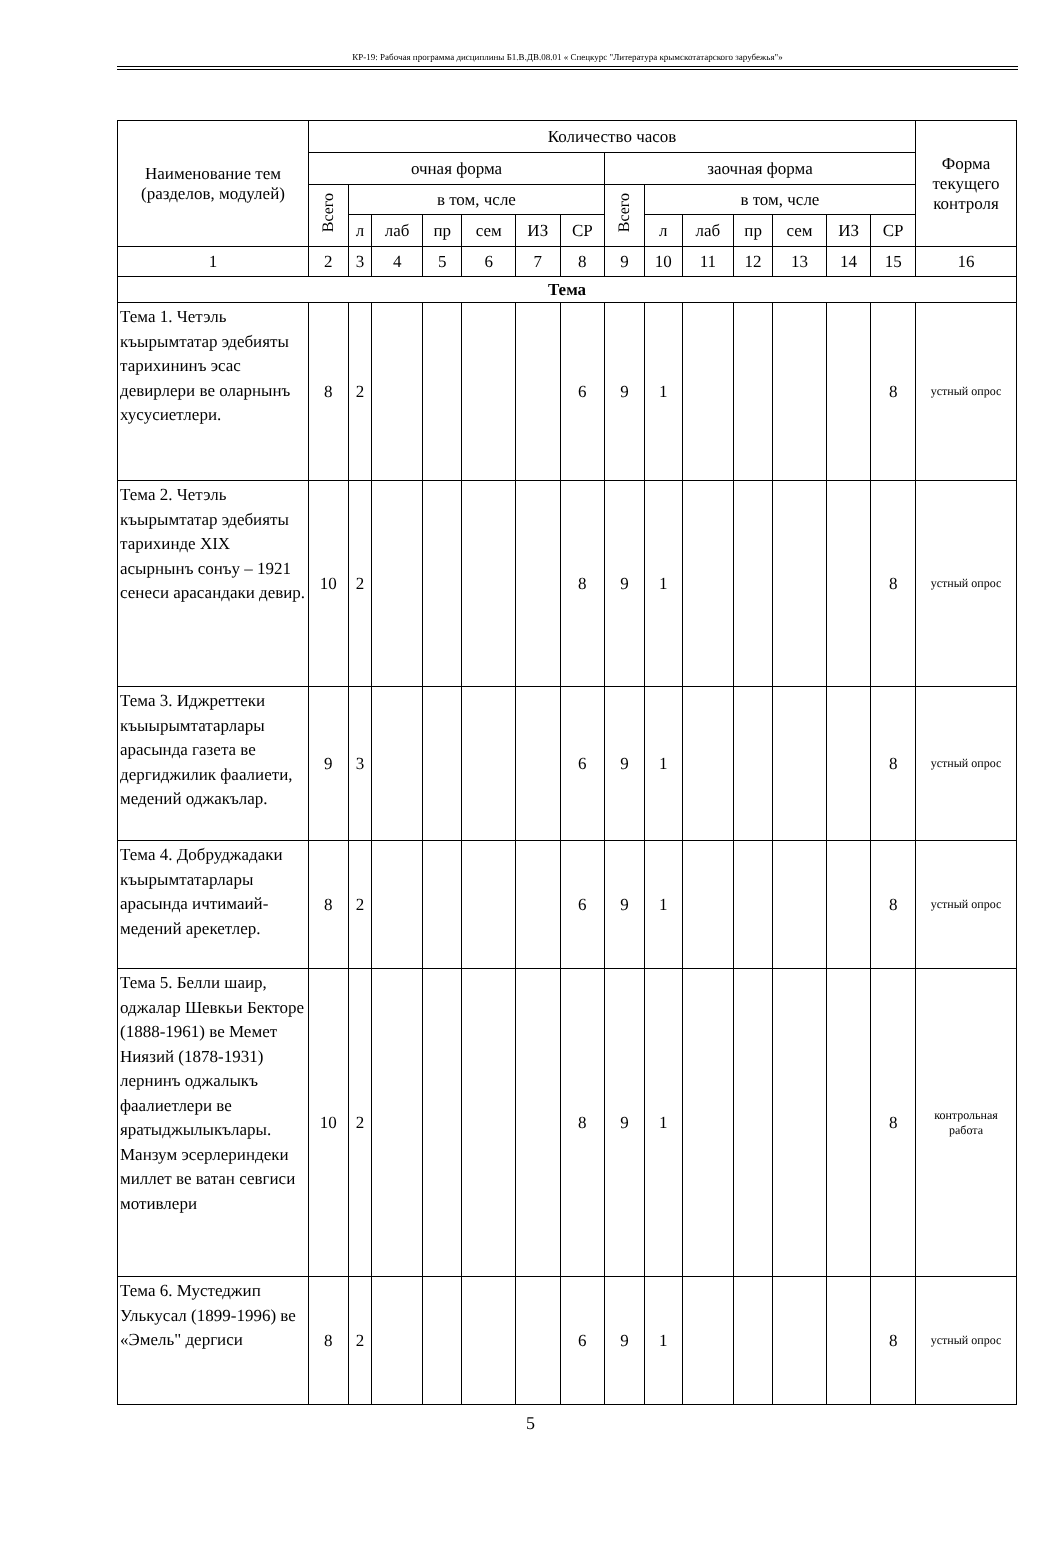КР-19: Рабочая программа дисциплины Б1.В.ДВ.08.01 « Спецкурс "Литература крымскотатарского зарубежья"»
| Наименование тем (разделов, модулей) | Количество часов | | | | | | | | | | | | | | Форма текущего контроля |
| --- | --- | --- | --- | --- | --- | --- | --- | --- | --- | --- | --- | --- | --- | --- | --- |
| | очная форма | | | | | | | заочная форма | | | | | | | |
| | Всего | в том, чсле | | | | | | Всего | в том, чсле | | | | | | |
| | | л | лаб | пр | сем | ИЗ | СР | | л | лаб | пр | сем | ИЗ | СР | |
| 1 | 2 | 3 | 4 | 5 | 6 | 7 | 8 | 9 | 10 | 11 | 12 | 13 | 14 | 15 | 16 |
| Тема | | | | | | | | | | | | | | | |
| Тема 1. Четэль къырымтатар эдебияты тарихининъ эсас девирлери ве оларнынъ хусусиетлери. | 8 | 2 | | | | | 6 | 9 | 1 | | | | | 8 | устный опрос |
| Тема 2. Четэль къырымтатар эдебияты тарихинде XIX асырнынъ сонъу – 1921 сенеси арасандаки девир. | 10 | 2 | | | | | 8 | 9 | 1 | | | | | 8 | устный опрос |
| Тема 3. Иджреттеки къыырымтатарлары арасында газета ве дергиджилик фаалиети, медений оджакълар. | 9 | 3 | | | | | 6 | 9 | 1 | | | | | 8 | устный опрос |
| Тема 4. Добруджадаки къырымтатарлары арасында ичтимаий-медений арекетлер. | 8 | 2 | | | | | 6 | 9 | 1 | | | | | 8 | устный опрос |
| Тема 5. Белли шаир, оджалар Шевкьи Бекторе (1888-1961) ве Мемет Ниязий (1878-1931) лернинъ оджалыкъ фаалиетлери ве яратыджылыкълары. Манзум эсерлериндеки миллет ве ватан севгиси мотивлери | 10 | 2 | | | | | 8 | 9 | 1 | | | | | 8 | контрольная работа |
| Тема 6. Мустеджип Улькусал (1899-1996) ве «Эмель" дергиси | 8 | 2 | | | | | 6 | 9 | 1 | | | | | 8 | устный опрос |
5